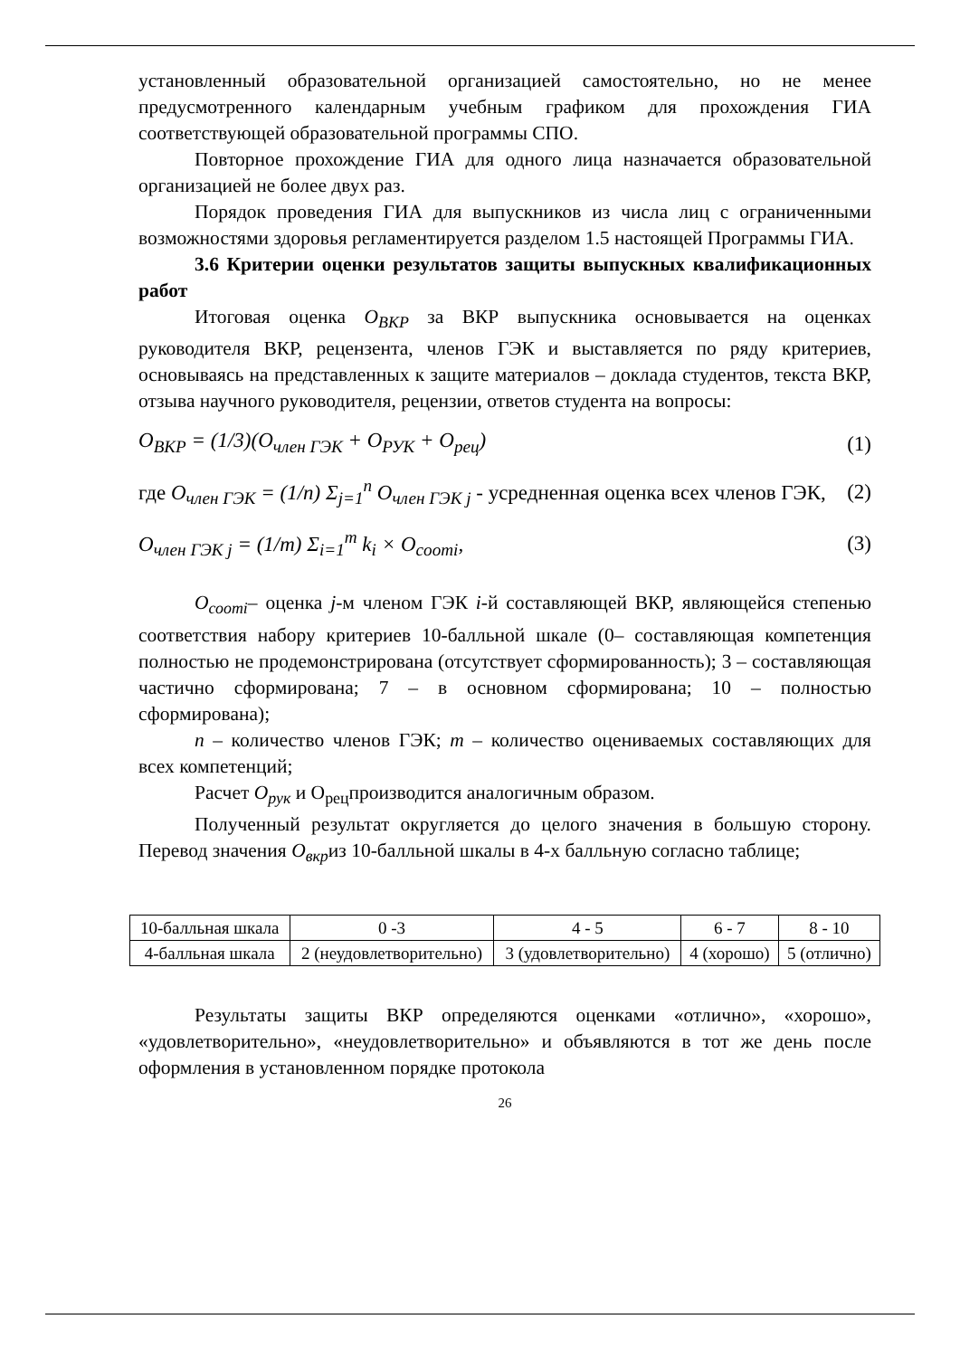установленный образовательной организацией самостоятельно, но не менее предусмотренного календарным учебным графиком для прохождения ГИА соответствующей образовательной программы СПО.
Повторное прохождение ГИА для одного лица назначается образовательной организацией не более двух раз.
Порядок проведения ГИА для выпускников из числа лиц с ограниченными возможностями здоровья регламентируется разделом 1.5 настоящей Программы ГИА.
3.6 Критерии оценки результатов защиты выпускных квалификационных работ
Итоговая оценка О<sub>ВКР</sub> за ВКР выпускника основывается на оценках руководителя ВКР, рецензента, членов ГЭК и выставляется по ряду критериев, основываясь на представленных к защите материалов – доклада студентов, текста ВКР, отзыва научного руководителя, рецензии, ответов студента на вопросы:
O<sub>ВКР</sub> = (1/3)(O<sub>член ГЭК</sub> + O<sub>РУК</sub> + O<sub>рец</sub>) (1)
где O<sub>член ГЭК</sub> = (1/n) Σ<sub>j=1</sub><sup>n</sup> O<sub>член ГЭК j</sub> - усредненная оценка всех членов ГЭК, (2)
O<sub>член ГЭК j</sub> = (1/m) Σ<sub>i=1</sub><sup>m</sup> k<sub>i</sub> × O<sub>cooтi</sub>, (3)
О<sub>соотi</sub>– оценка j-м членом ГЭК i-й составляющей ВКР, являющейся степенью соответствия набору критериев 10-балльной шкале (0– составляющая компетенция полностью не продемонстрирована (отсутствует сформированность); 3 – составляющая частично сформирована; 7 – в основном сформирована; 10 – полностью сформирована);
n – количество членов ГЭК; m – количество оцениваемых составляющих для всех компетенций;
Расчет О<sub>рук</sub> и О<sub>рец</sub>производится аналогичным образом.
Полученный результат округляется до целого значения в большую сторону. Перевод значения О<sub>вкр</sub>из 10-балльной шкалы в 4-х балльную согласно таблице;
| 10-балльная шкала | 0 -3 | 4 - 5 | 6 - 7 | 8 - 10 |
| 4-балльная шкала | 2 (неудовлетворительно) | 3 (удовлетворительно) | 4 (хорошо) | 5 (отлично) |
Результаты защиты ВКР определяются оценками «отлично», «хорошо», «удовлетворительно», «неудовлетворительно» и объявляются в тот же день после оформления в установленном порядке протокола
26